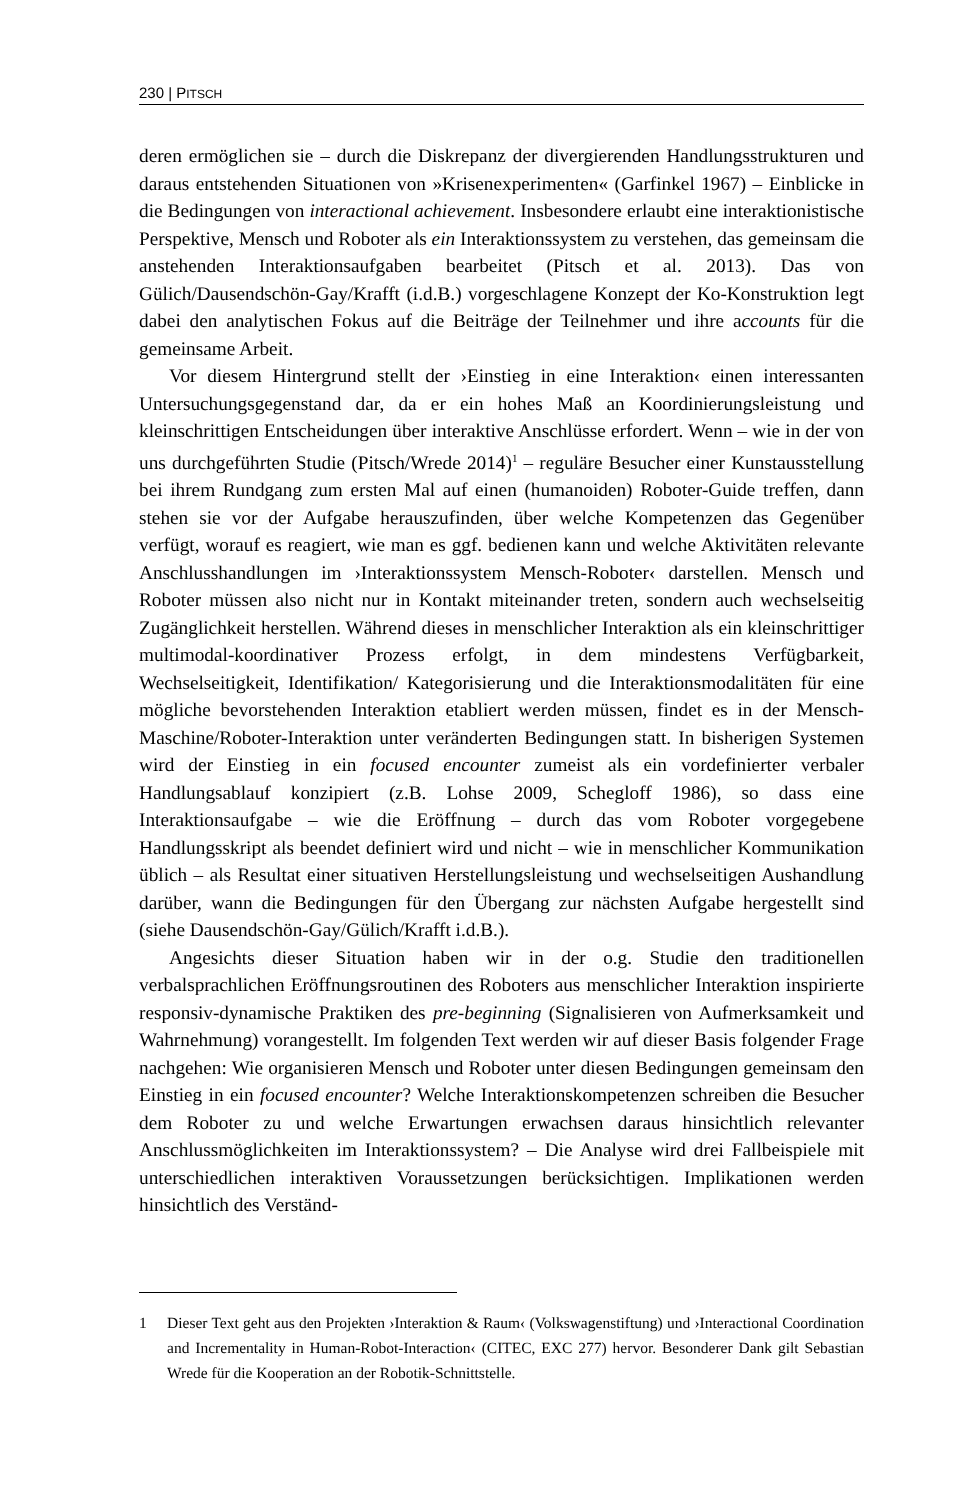230 | PITSCH
deren ermöglichen sie – durch die Diskrepanz der divergierenden Handlungsstrukturen und daraus entstehenden Situationen von »Krisenexperimenten« (Garfinkel 1967) – Einblicke in die Bedingungen von interactional achievement. Insbesondere erlaubt eine interaktionistische Perspektive, Mensch und Roboter als ein Interaktionssystem zu verstehen, das gemeinsam die anstehenden Interaktionsaufgaben bearbeitet (Pitsch et al. 2013). Das von Gülich/Dausendschön-Gay/Krafft (i.d.B.) vorgeschlagene Konzept der Ko-Konstruktion legt dabei den analytischen Fokus auf die Beiträge der Teilnehmer und ihre accounts für die gemeinsame Arbeit.
Vor diesem Hintergrund stellt der ›Einstieg in eine Interaktion‹ einen interessanten Untersuchungsgegenstand dar, da er ein hohes Maß an Koordinierungsleistung und kleinschrittigen Entscheidungen über interaktive Anschlüsse erfordert. Wenn – wie in der von uns durchgeführten Studie (Pitsch/Wrede 2014)<sup>1</sup> – reguläre Besucher einer Kunstausstellung bei ihrem Rundgang zum ersten Mal auf einen (humanoiden) Roboter-Guide treffen, dann stehen sie vor der Aufgabe herauszufinden, über welche Kompetenzen das Gegenüber verfügt, worauf es reagiert, wie man es ggf. bedienen kann und welche Aktivitäten relevante Anschlusshandlungen im ›Interaktionssystem Mensch-Roboter‹ darstellen. Mensch und Roboter müssen also nicht nur in Kontakt miteinander treten, sondern auch wechselseitig Zugänglichkeit herstellen. Während dieses in menschlicher Interaktion als ein kleinschrittiger multimodal-koordinativer Prozess erfolgt, in dem mindestens Verfügbarkeit, Wechselseitigkeit, Identifikation/ Kategorisierung und die Interaktionsmodalitäten für eine mögliche bevorstehenden Interaktion etabliert werden müssen, findet es in der Mensch-Maschine/Roboter-Interaktion unter veränderten Bedingungen statt. In bisherigen Systemen wird der Einstieg in ein focused encounter zumeist als ein vordefinierter verbaler Handlungsablauf konzipiert (z.B. Lohse 2009, Schegloff 1986), so dass eine Interaktionsaufgabe – wie die Eröffnung – durch das vom Roboter vorgegebene Handlungsskript als beendet definiert wird und nicht – wie in menschlicher Kommunikation üblich – als Resultat einer situativen Herstellungsleistung und wechselseitigen Aushandlung darüber, wann die Bedingungen für den Übergang zur nächsten Aufgabe hergestellt sind (siehe Dausendschön-Gay/Gülich/Krafft i.d.B.).
Angesichts dieser Situation haben wir in der o.g. Studie den traditionellen verbalsprachlichen Eröffnungsroutinen des Roboters aus menschlicher Interaktion inspirierte responsiv-dynamische Praktiken des pre-beginning (Signalisieren von Aufmerksamkeit und Wahrnehmung) vorangestellt. Im folgenden Text werden wir auf dieser Basis folgender Frage nachgehen: Wie organisieren Mensch und Roboter unter diesen Bedingungen gemeinsam den Einstieg in ein focused encounter? Welche Interaktionskompetenzen schreiben die Besucher dem Roboter zu und welche Erwartungen erwachsen daraus hinsichtlich relevanter Anschlussmöglichkeiten im Interaktionssystem? – Die Analyse wird drei Fallbeispiele mit unterschiedlichen interaktiven Voraussetzungen berücksichtigen. Implikationen werden hinsichtlich des Verständ-
1 Dieser Text geht aus den Projekten ›Interaktion & Raum‹ (Volkswagenstiftung) und ›Interactional Coordination and Incrementality in Human-Robot-Interaction‹ (CITEC, EXC 277) hervor. Besonderer Dank gilt Sebastian Wrede für die Kooperation an der Robotik-Schnittstelle.